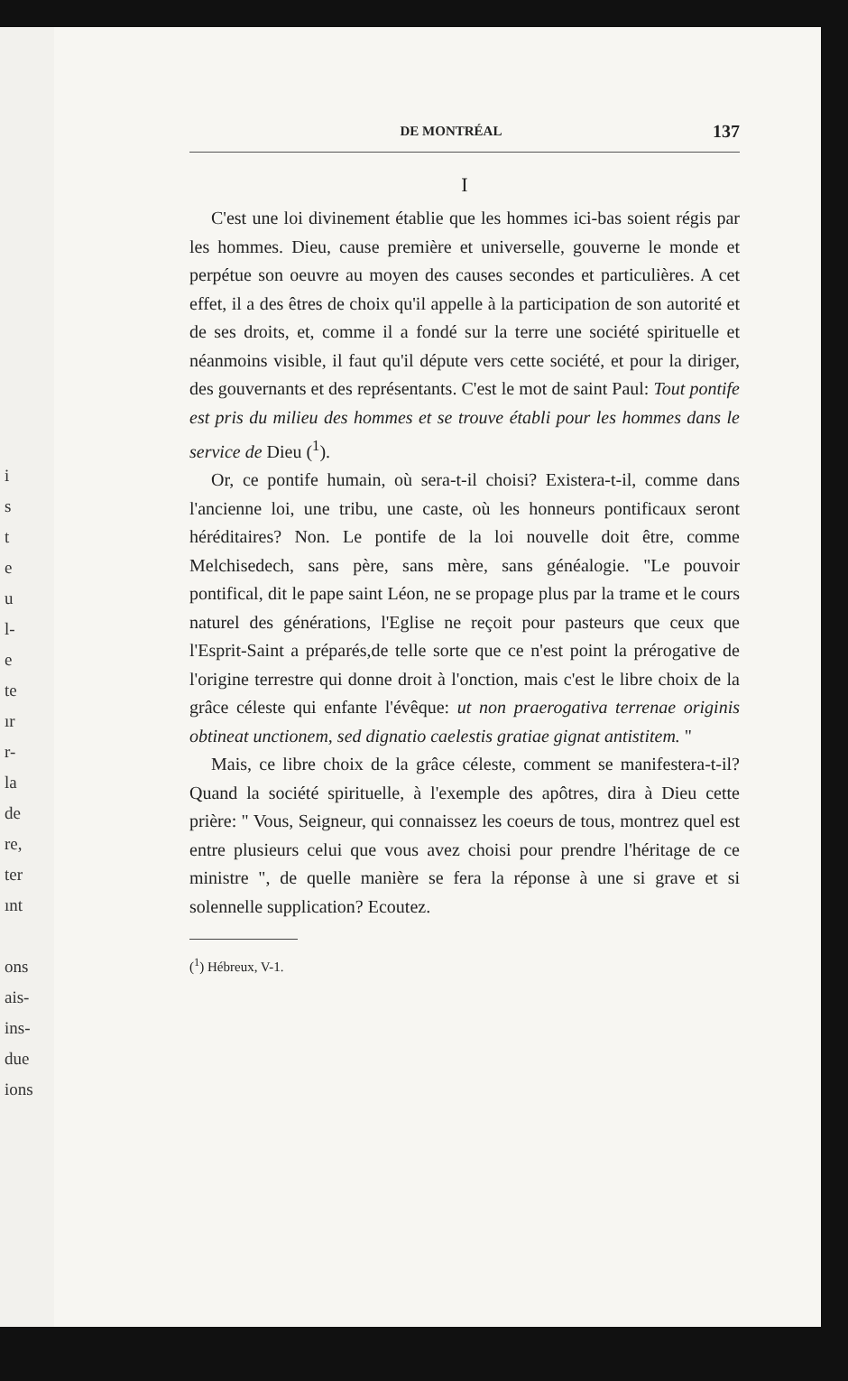i
s
t
e
u
l-
e
te
ır
r-
la
de
re,
ter
ınt
ons
ais-
ins-
due
ions
DE MONTRÉAL 137
I
C'est une loi divinement établie que les hommes ici-bas soient régis par les hommes. Dieu, cause première et universelle, gouverne le monde et perpétue son oeuvre au moyen des causes secondes et particulières. A cet effet, il a des êtres de choix qu'il appelle à la participation de son autorité et de ses droits, et, comme il a fondé sur la terre une société spirituelle et néanmoins visible, il faut qu'il députe vers cette société, et pour la diriger, des gouvernants et des représentants. C'est le mot de saint Paul: Tout pontife est pris du milieu des hommes et se trouve établi pour les hommes dans le service de Dieu (<sup>1</sup>).
Or, ce pontife humain, où sera-t-il choisi? Existera-t-il, comme dans l'ancienne loi, une tribu, une caste, où les honneurs pontificaux seront héréditaires? Non. Le pontife de la loi nouvelle doit être, comme Melchisedech, sans père, sans mère, sans généalogie. "Le pouvoir pontifical, dit le pape saint Léon, ne se propage plus par la trame et le cours naturel des générations, l'Eglise ne reçoit pour pasteurs que ceux que l'Esprit-Saint a préparés,de telle sorte que ce n'est point la prérogative de l'origine terrestre qui donne droit à l'onction, mais c'est le libre choix de la grâce céleste qui enfante l'évêque: ut non praerogativa terrenae originis obtineat unctionem, sed dignatio caelestis gratiae gignat antistitem. "
Mais, ce libre choix de la grâce céleste, comment se manifestera-t-il? Quand la société spirituelle, à l'exemple des apôtres, dira à Dieu cette prière: " Vous, Seigneur, qui connaissez les coeurs de tous, montrez quel est entre plusieurs celui que vous avez choisi pour prendre l'héritage de ce ministre ", de quelle manière se fera la réponse à une si grave et si solennelle supplication? Ecoutez.
(<sup>1</sup>) Hébreux, V-1.